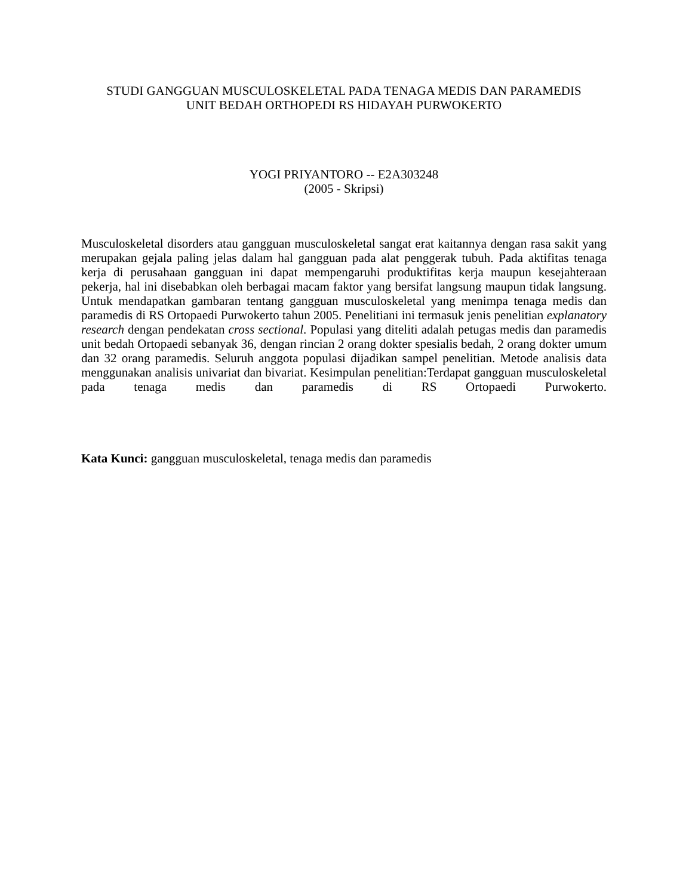STUDI GANGGUAN MUSCULOSKELETAL PADA TENAGA MEDIS DAN PARAMEDIS
UNIT BEDAH ORTHOPEDI RS HIDAYAH PURWOKERTO
YOGI PRIYANTORO -- E2A303248
(2005 - Skripsi)
Musculoskeletal disorders atau gangguan musculoskeletal sangat erat kaitannya dengan rasa sakit yang merupakan gejala paling jelas dalam hal gangguan pada alat penggerak tubuh. Pada aktifitas tenaga kerja di perusahaan gangguan ini dapat mempengaruhi produktifitas kerja maupun kesejahteraan pekerja, hal ini disebabkan oleh berbagai macam faktor yang bersifat langsung maupun tidak langsung.
Untuk mendapatkan gambaran tentang gangguan musculoskeletal yang menimpa tenaga medis dan paramedis di RS Ortopaedi Purwokerto tahun 2005. Penelitiani ini termasuk jenis penelitian explanatory research dengan pendekatan cross sectional. Populasi yang diteliti adalah petugas medis dan paramedis unit bedah Ortopaedi sebanyak 36, dengan rincian 2 orang dokter spesialis bedah, 2 orang dokter umum dan 32 orang paramedis. Seluruh anggota populasi dijadikan sampel penelitian. Metode analisis data menggunakan analisis univariat dan bivariat. Kesimpulan penelitian:Terdapat gangguan musculoskeletal pada tenaga medis dan paramedis di RS Ortopaedi Purwokerto.
Kata Kunci: gangguan musculoskeletal, tenaga medis dan paramedis